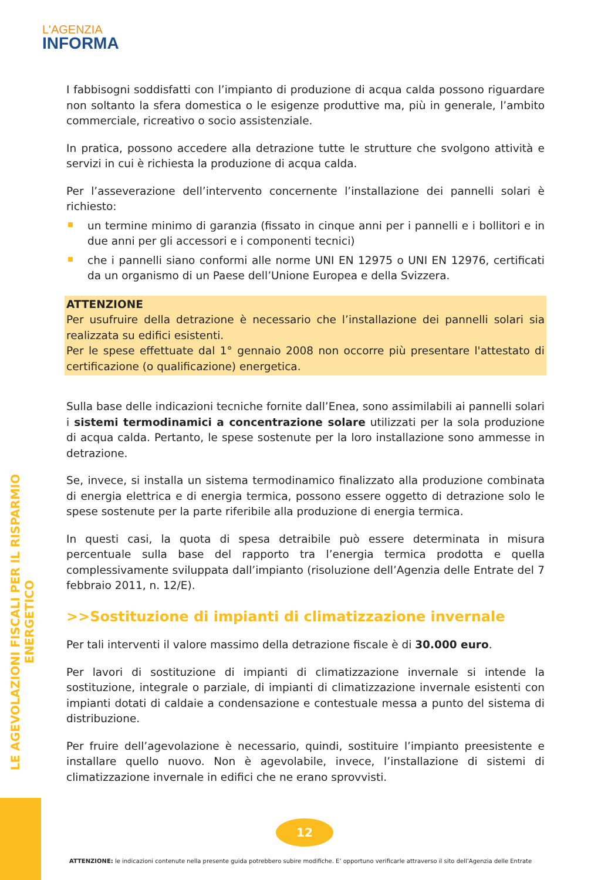L'AGENZIA
INFORMA
LE AGEVOLAZIONI FISCALI PER IL RISPARMIO ENERGETICO
I fabbisogni soddisfatti con l’impianto di produzione di acqua calda possono riguardare non soltanto la sfera domestica o le esigenze produttive ma, più in generale, l’ambito commerciale, ricreativo o socio assistenziale.
In pratica, possono accedere alla detrazione tutte le strutture che svolgono attività e servizi in cui è richiesta la produzione di acqua calda.
Per l’asseverazione dell’intervento concernente l’installazione dei pannelli solari è richiesto:
un termine minimo di garanzia (fissato in cinque anni per i pannelli e i bollitori e in due anni per gli accessori e i componenti tecnici)
che i pannelli siano conformi alle norme UNI EN 12975 o UNI EN 12976, certificati da un organismo di un Paese dell’Unione Europea e della Svizzera.
ATTENZIONE
Per usufruire della detrazione è necessario che l’installazione dei pannelli solari sia realizzata su edifici esistenti.
Per le spese effettuate dal 1° gennaio 2008 non occorre più presentare l'attestato di certificazione (o qualificazione) energetica.
Sulla base delle indicazioni tecniche fornite dall’Enea, sono assimilabili ai pannelli solari i sistemi termodinamici a concentrazione solare utilizzati per la sola produzione di acqua calda. Pertanto, le spese sostenute per la loro installazione sono ammesse in detrazione.
Se, invece, si installa un sistema termodinamico finalizzato alla produzione combinata di energia elettrica e di energia termica, possono essere oggetto di detrazione solo le spese sostenute per la parte riferibile alla produzione di energia termica.
In questi casi, la quota di spesa detraibile può essere determinata in misura percentuale sulla base del rapporto tra l’energia termica prodotta e quella complessivamente sviluppata dall’impianto (risoluzione dell’Agenzia delle Entrate del 7 febbraio 2011, n. 12/E).
>>Sostituzione di impianti di climatizzazione invernale
Per tali interventi il valore massimo della detrazione fiscale è di 30.000 euro.
Per lavori di sostituzione di impianti di climatizzazione invernale si intende la sostituzione, integrale o parziale, di impianti di climatizzazione invernale esistenti con impianti dotati di caldaie a condensazione e contestuale messa a punto del sistema di distribuzione.
Per fruire dell’agevolazione è necessario, quindi, sostituire l’impianto preesistente e installare quello nuovo. Non è agevolabile, invece, l’installazione di sistemi di climatizzazione invernale in edifici che ne erano sprovvisti.
12
ATTENZIONE: le indicazioni contenute nella presente guida potrebbero subire modifiche. E’ opportuno verificarle attraverso il sito dell’Agenzia delle Entrate